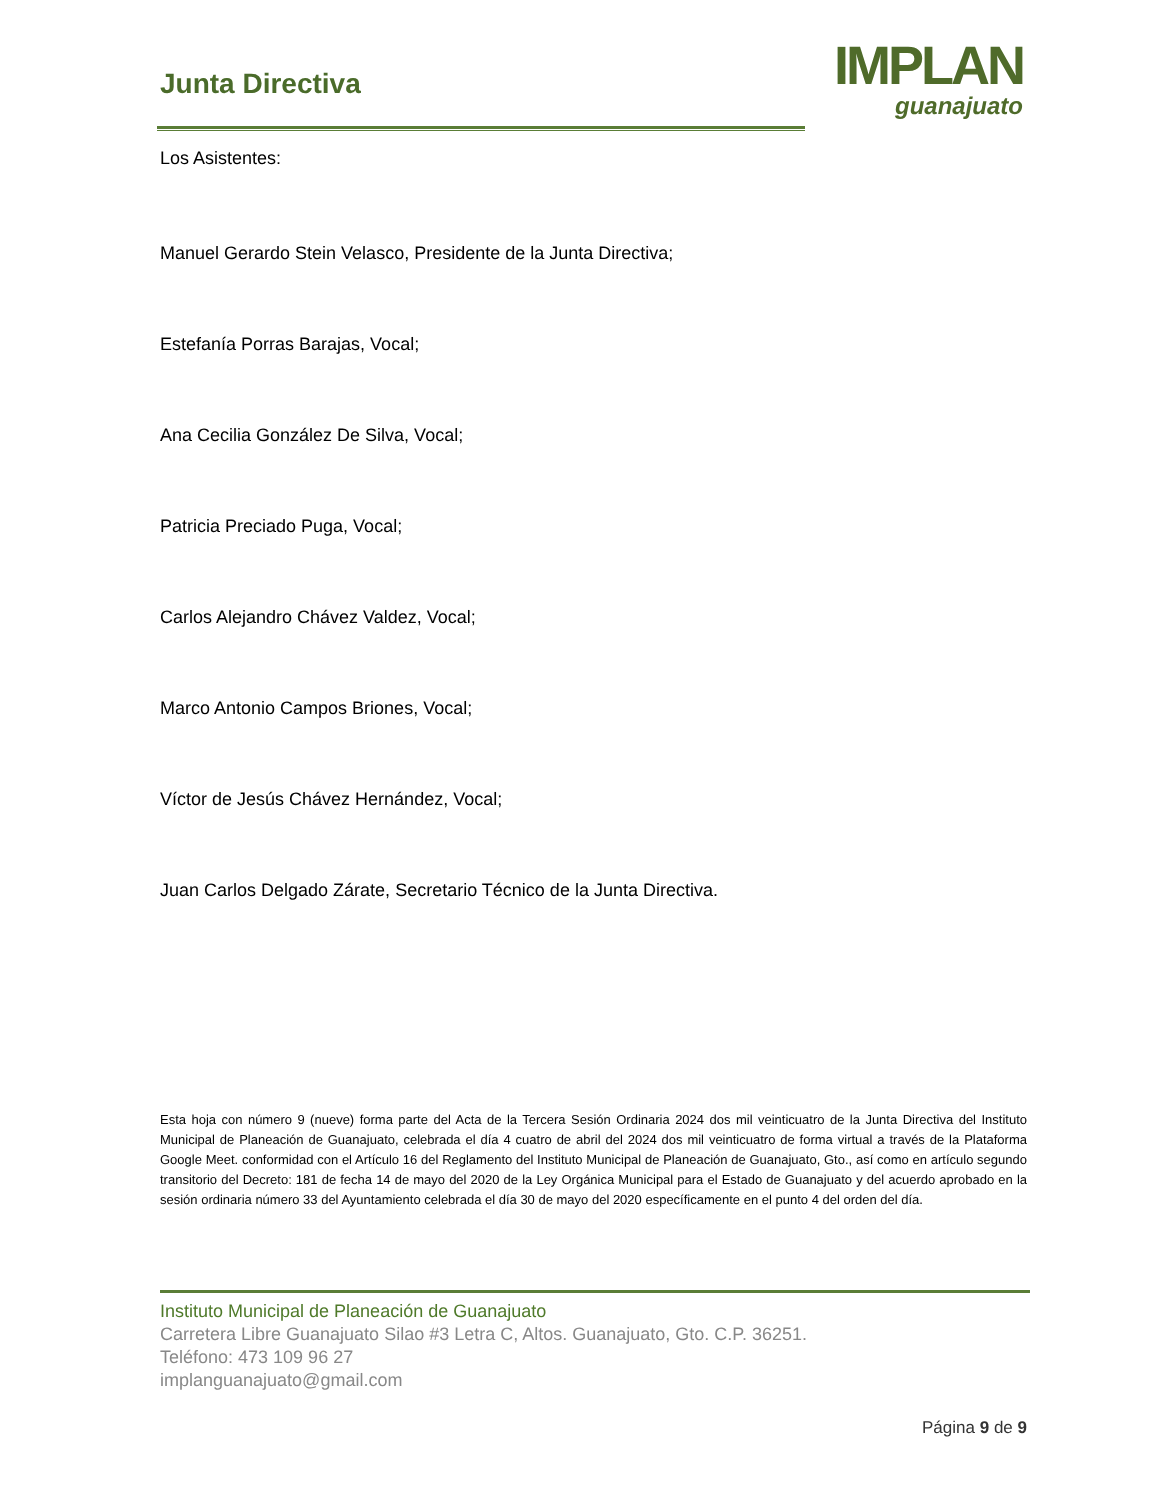Junta Directiva
IMPLAN
guanajuato
Los Asistentes:
Manuel Gerardo Stein Velasco, Presidente de la Junta Directiva;
Estefanía Porras Barajas, Vocal;
Ana Cecilia González De Silva, Vocal;
Patricia Preciado Puga, Vocal;
Carlos Alejandro Chávez Valdez, Vocal;
Marco Antonio Campos Briones, Vocal;
Víctor de Jesús Chávez Hernández, Vocal;
Juan Carlos Delgado Zárate, Secretario Técnico de la Junta Directiva.
Esta hoja con número 9 (nueve) forma parte del Acta de la Tercera Sesión Ordinaria 2024 dos mil veinticuatro de la Junta Directiva del Instituto Municipal de Planeación de Guanajuato, celebrada el día 4 cuatro de abril del 2024 dos mil veinticuatro de forma virtual a través de la Plataforma Google Meet. conformidad con el Artículo 16 del Reglamento del Instituto Municipal de Planeación de Guanajuato, Gto., así como en artículo segundo transitorio del Decreto: 181 de fecha 14 de mayo del 2020 de la Ley Orgánica Municipal para el Estado de Guanajuato y del acuerdo aprobado en la sesión ordinaria número 33 del Ayuntamiento celebrada el día 30 de mayo del 2020 específicamente en el punto 4 del orden del día.
Instituto Municipal de Planeación de Guanajuato
Carretera Libre Guanajuato Silao #3 Letra C, Altos. Guanajuato, Gto. C.P. 36251.
Teléfono: 473 109 96 27
implanguanajuato@gmail.com
Página 9 de 9